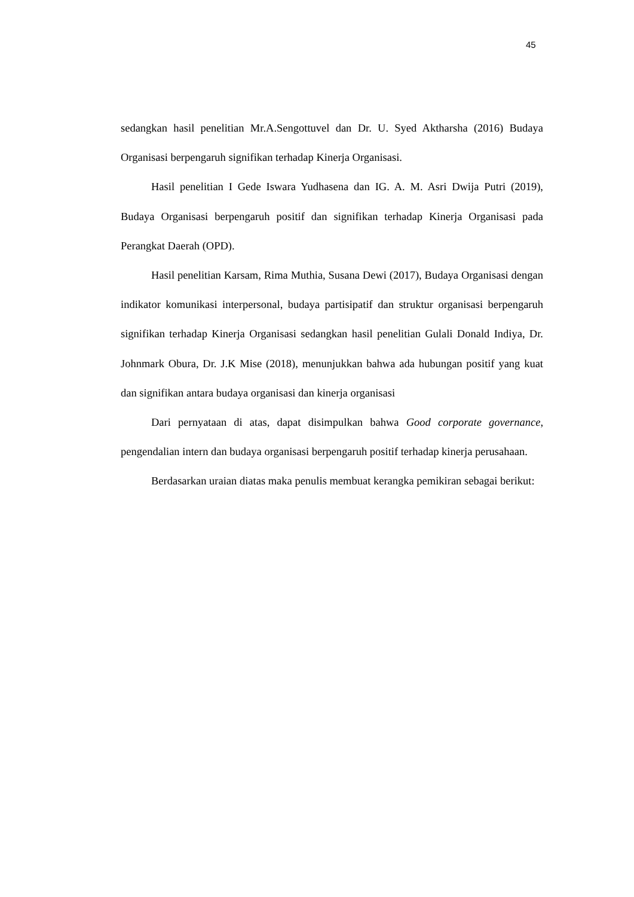45
sedangkan hasil penelitian Mr.A.Sengottuvel dan Dr. U. Syed Aktharsha (2016) Budaya Organisasi berpengaruh signifikan terhadap Kinerja Organisasi.
Hasil penelitian I Gede Iswara Yudhasena dan IG. A. M. Asri Dwija Putri (2019), Budaya Organisasi berpengaruh positif dan signifikan terhadap Kinerja Organisasi pada Perangkat Daerah (OPD).
Hasil penelitian Karsam, Rima Muthia, Susana Dewi (2017), Budaya Organisasi dengan indikator komunikasi interpersonal, budaya partisipatif dan struktur organisasi berpengaruh signifikan terhadap Kinerja Organisasi sedangkan hasil penelitian Gulali Donald Indiya, Dr. Johnmark Obura, Dr. J.K Mise (2018), menunjukkan bahwa ada hubungan positif yang kuat dan signifikan antara budaya organisasi dan kinerja organisasi
Dari pernyataan di atas, dapat disimpulkan bahwa Good corporate governance, pengendalian intern dan budaya organisasi berpengaruh positif terhadap kinerja perusahaan.
Berdasarkan uraian diatas maka penulis membuat kerangka pemikiran sebagai berikut: